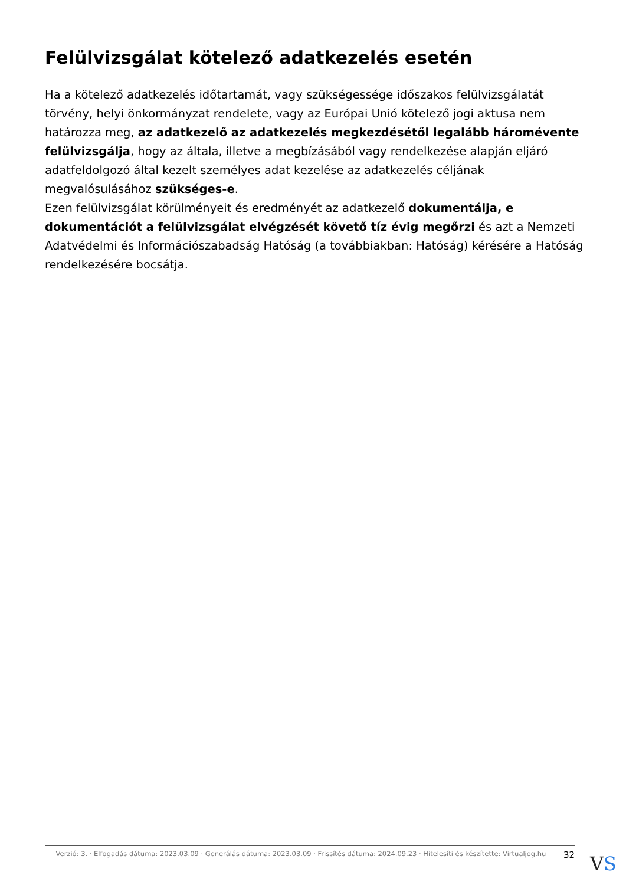Felülvizsgálat kötelező adatkezelés esetén
Ha a kötelező adatkezelés időtartamát, vagy szükségessége időszakos felülvizsgálatát törvény, helyi önkormányzat rendelete, vagy az Európai Unió kötelező jogi aktusa nem határozza meg, az adatkezelő az adatkezelés megkezdésétől legalább háromévente felülvizsgálja, hogy az általa, illetve a megbízásából vagy rendelkezése alapján eljáró adatfeldolgozó által kezelt személyes adat kezelése az adatkezelés céljának megvalósulásához szükséges-e.
Ezen felülvizsgálat körülményeit és eredményét az adatkezelő dokumentálja, e dokumentációt a felülvizsgálat elvégzését követő tíz évig megőrzi és azt a Nemzeti Adatvédelmi és Információszabadság Hatóság (a továbbiakban: Hatóság) kérésére a Hatóság rendelkezésére bocsátja.
Verzió: 3. · Elfogadás dátuma: 2023.03.09 · Generálás dátuma: 2023.03.09 · Frissítés dátuma: 2024.09.23 · Hitelesíti és készítette: Virtualjog.hu
32
VS